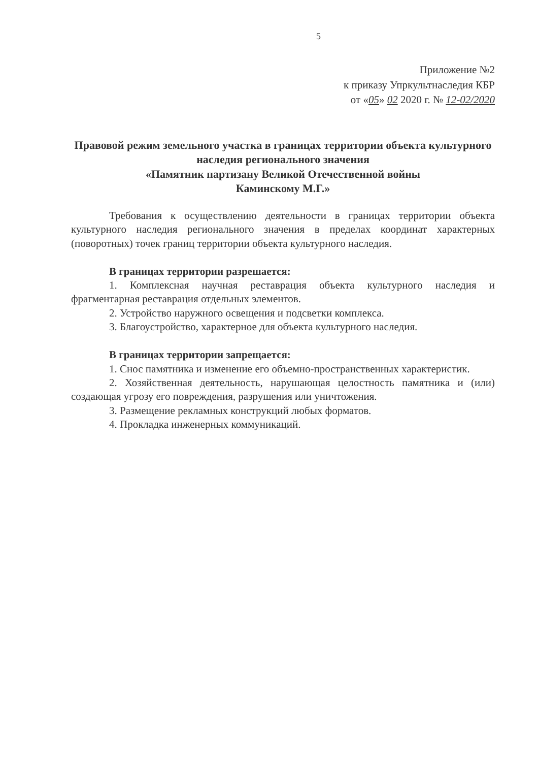5
Приложение №2
к приказу Упркультнаследия КБР
от «05» 02 2020 г. № 12-02/2020
Правовой режим земельного участка в границах территории объекта культурного наследия регионального значения
«Памятник партизану Великой Отечественной войны
Каминскому М.Г.»
Требования к осуществлению деятельности в границах территории объекта культурного наследия регионального значения в пределах координат характерных (поворотных) точек границ территории объекта культурного наследия.
В границах территории разрешается:
1. Комплексная научная реставрация объекта культурного наследия и фрагментарная реставрация отдельных элементов.
2. Устройство наружного освещения и подсветки комплекса.
3. Благоустройство, характерное для объекта культурного наследия.
В границах территории запрещается:
1. Снос памятника и изменение его объемно-пространственных характеристик.
2. Хозяйственная деятельность, нарушающая целостность памятника и (или) создающая угрозу его повреждения, разрушения или уничтожения.
3. Размещение рекламных конструкций любых форматов.
4. Прокладка инженерных коммуникаций.